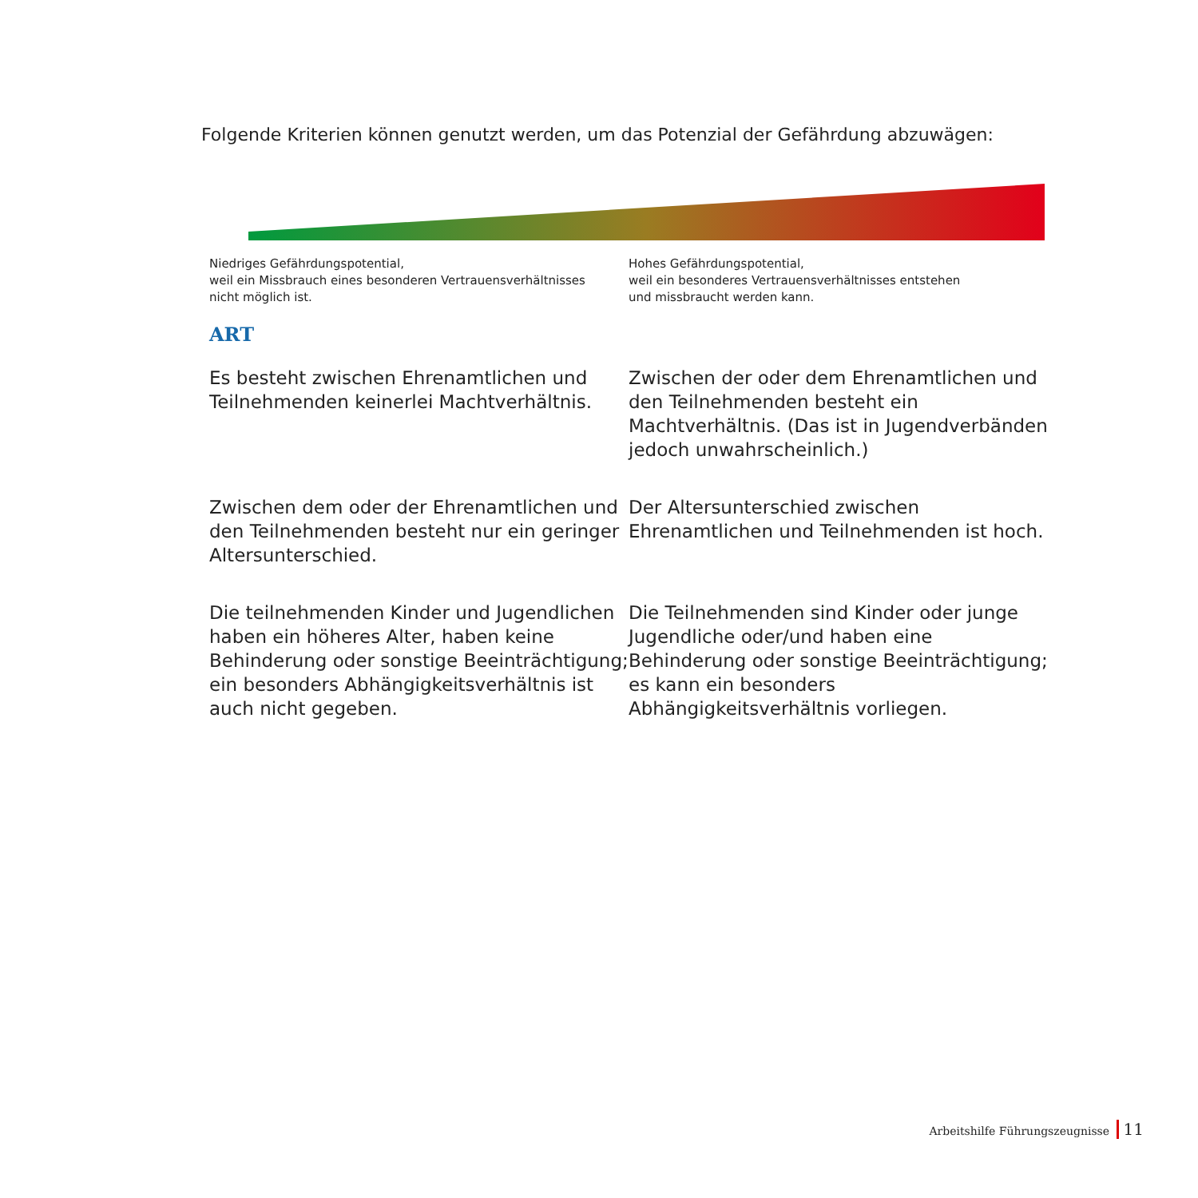Folgende Kriterien können genutzt werden, um das Potenzial der Gefährdung abzuwägen:
Niedriges Gefährdungspotential,
weil ein Missbrauch eines besonderen Vertrauensverhältnisses
nicht möglich ist.
Hohes Gefährdungspotential,
weil ein besonderes Vertrauensverhältnisses entstehen
und missbraucht werden kann.
ART
Es besteht zwischen Ehrenamtlichen und Teilnehmenden keinerlei Machtverhältnis.
Zwischen der oder dem Ehrenamtlichen und den Teilnehmenden besteht ein Machtverhältnis. (Das ist in Jugendverbänden jedoch unwahrscheinlich.)
Zwischen dem oder der Ehrenamtlichen und den Teilnehmenden besteht nur ein geringer Altersunterschied.
Der Altersunterschied zwischen Ehrenamtlichen und Teilnehmenden ist hoch.
Die teilnehmenden Kinder und Jugendlichen haben ein höheres Alter, haben keine Behinderung oder sonstige Beeinträchtigung; ein besonders Abhängigkeitsverhältnis ist auch nicht gegeben.
Die Teilnehmenden sind Kinder oder junge Jugendliche oder/und haben eine Behinderung oder sonstige Beeinträchtigung; es kann ein besonders Abhängigkeitsverhältnis vorliegen.
Arbeitshilfe Führungszeugnisse 11